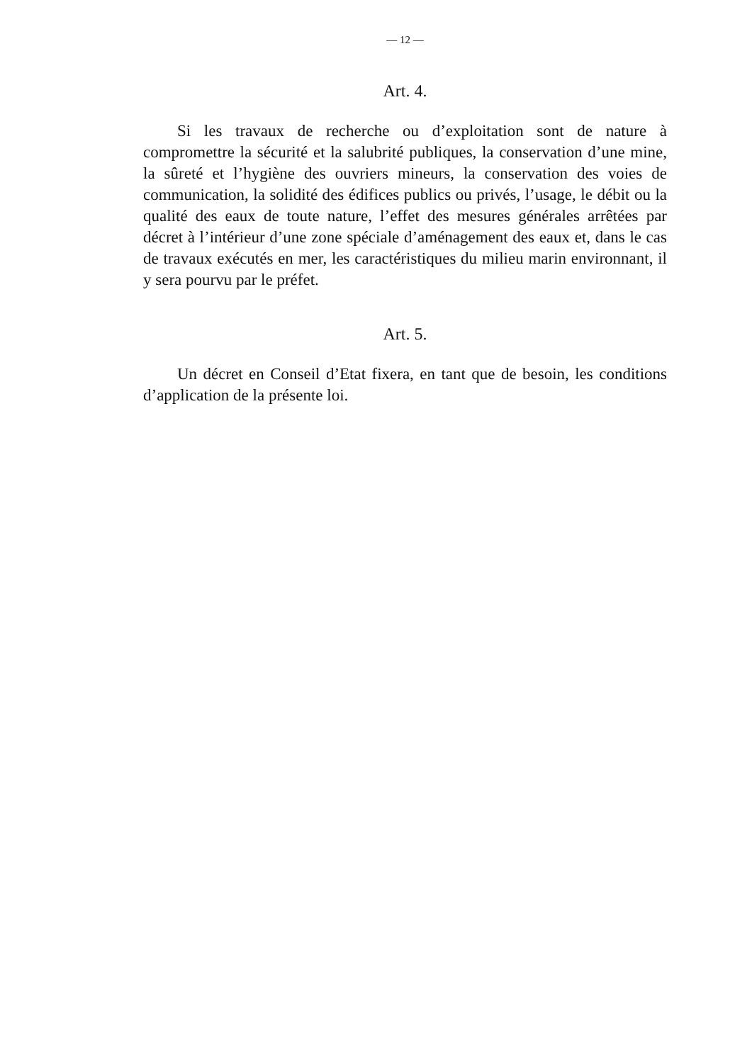— 12 —
Art. 4.
Si les travaux de recherche ou d’exploitation sont de nature à compromettre la sécurité et la salubrité publiques, la conservation d’une mine, la sûreté et l’hygiène des ouvriers mineurs, la conservation des voies de communication, la solidité des édifices publics ou privés, l’usage, le débit ou la qualité des eaux de toute nature, l’effet des mesures générales arrêtées par décret à l’intérieur d’une zone spéciale d’aménagement des eaux et, dans le cas de travaux exécutés en mer, les caractéristiques du milieu marin environnant, il y sera pourvu par le préfet.
Art. 5.
Un décret en Conseil d’Etat fixera, en tant que de besoin, les conditions d’application de la présente loi.